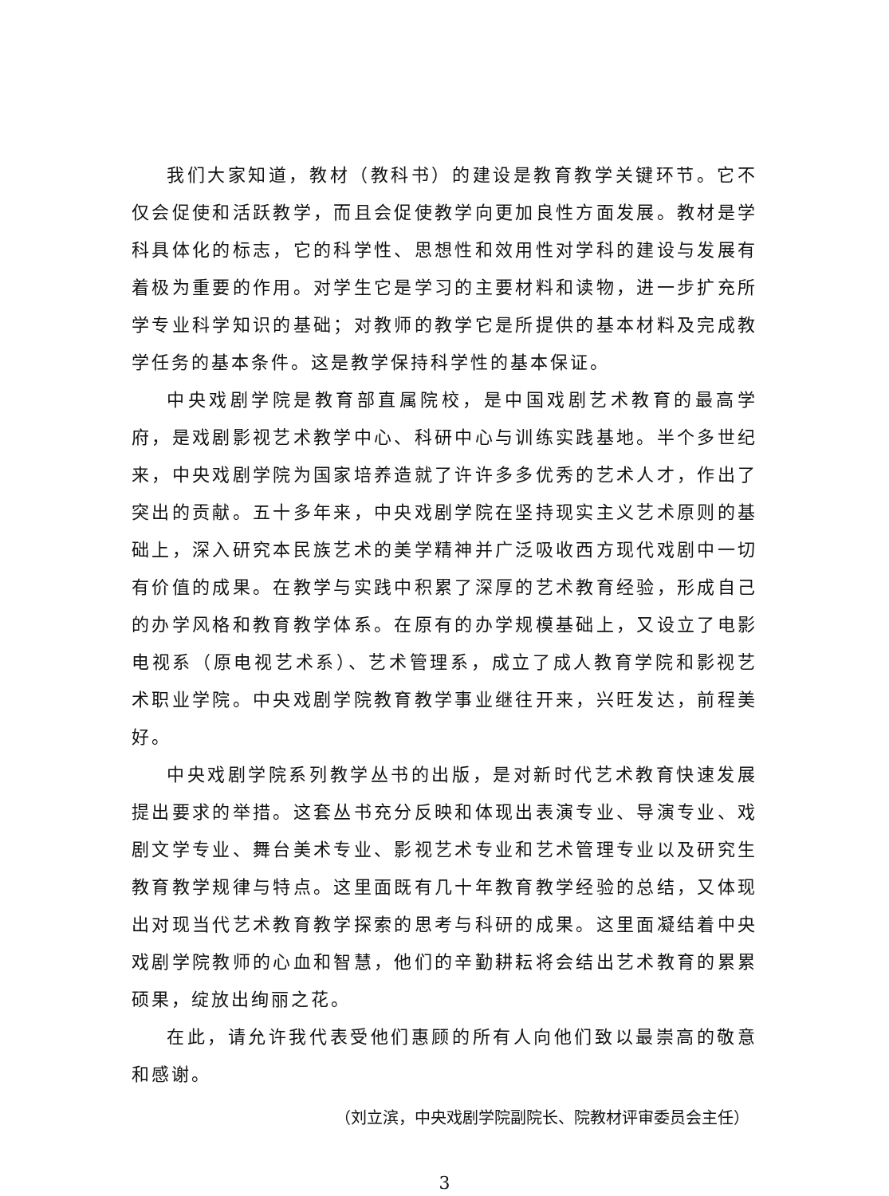我们大家知道，教材（教科书）的建设是教育教学关键环节。它不仅会促使和活跃教学，而且会促使教学向更加良性方面发展。教材是学科具体化的标志，它的科学性、思想性和效用性对学科的建设与发展有着极为重要的作用。对学生它是学习的主要材料和读物，进一步扩充所学专业科学知识的基础；对教师的教学它是所提供的基本材料及完成教学任务的基本条件。这是教学保持科学性的基本保证。
中央戏剧学院是教育部直属院校，是中国戏剧艺术教育的最高学府，是戏剧影视艺术教学中心、科研中心与训练实践基地。半个多世纪来，中央戏剧学院为国家培养造就了许许多多优秀的艺术人才，作出了突出的贡献。五十多年来，中央戏剧学院在坚持现实主义艺术原则的基础上，深入研究本民族艺术的美学精神并广泛吸收西方现代戏剧中一切有价值的成果。在教学与实践中积累了深厚的艺术教育经验，形成自己的办学风格和教育教学体系。在原有的办学规模基础上，又设立了电影电视系（原电视艺术系）、艺术管理系，成立了成人教育学院和影视艺术职业学院。中央戏剧学院教育教学事业继往开来，兴旺发达，前程美好。
中央戏剧学院系列教学丛书的出版，是对新时代艺术教育快速发展提出要求的举措。这套丛书充分反映和体现出表演专业、导演专业、戏剧文学专业、舞台美术专业、影视艺术专业和艺术管理专业以及研究生教育教学规律与特点。这里面既有几十年教育教学经验的总结，又体现出对现当代艺术教育教学探索的思考与科研的成果。这里面凝结着中央戏剧学院教师的心血和智慧，他们的辛勤耕耘将会结出艺术教育的累累硕果，绽放出绚丽之花。
在此，请允许我代表受他们惠顾的所有人向他们致以最崇高的敬意和感谢。
（刘立滨，中央戏剧学院副院长、院教材评审委员会主任）
3